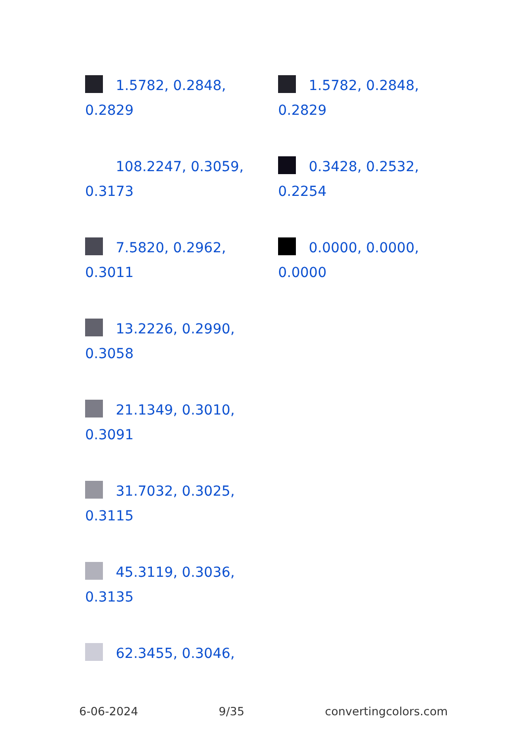1.5782, 0.2848,
0.2829
108.2247, 0.3059,
0.3173
7.5820, 0.2962,
0.3011
13.2226, 0.2990,
0.3058
21.1349, 0.3010,
0.3091
31.7032, 0.3025,
0.3115
45.3119, 0.3036,
0.3135
62.3455, 0.3046,
1.5782, 0.2848,
0.2829
0.3428, 0.2532,
0.2254
0.0000, 0.0000,
0.0000
6-06-2024 9/35 convertingcolors.com